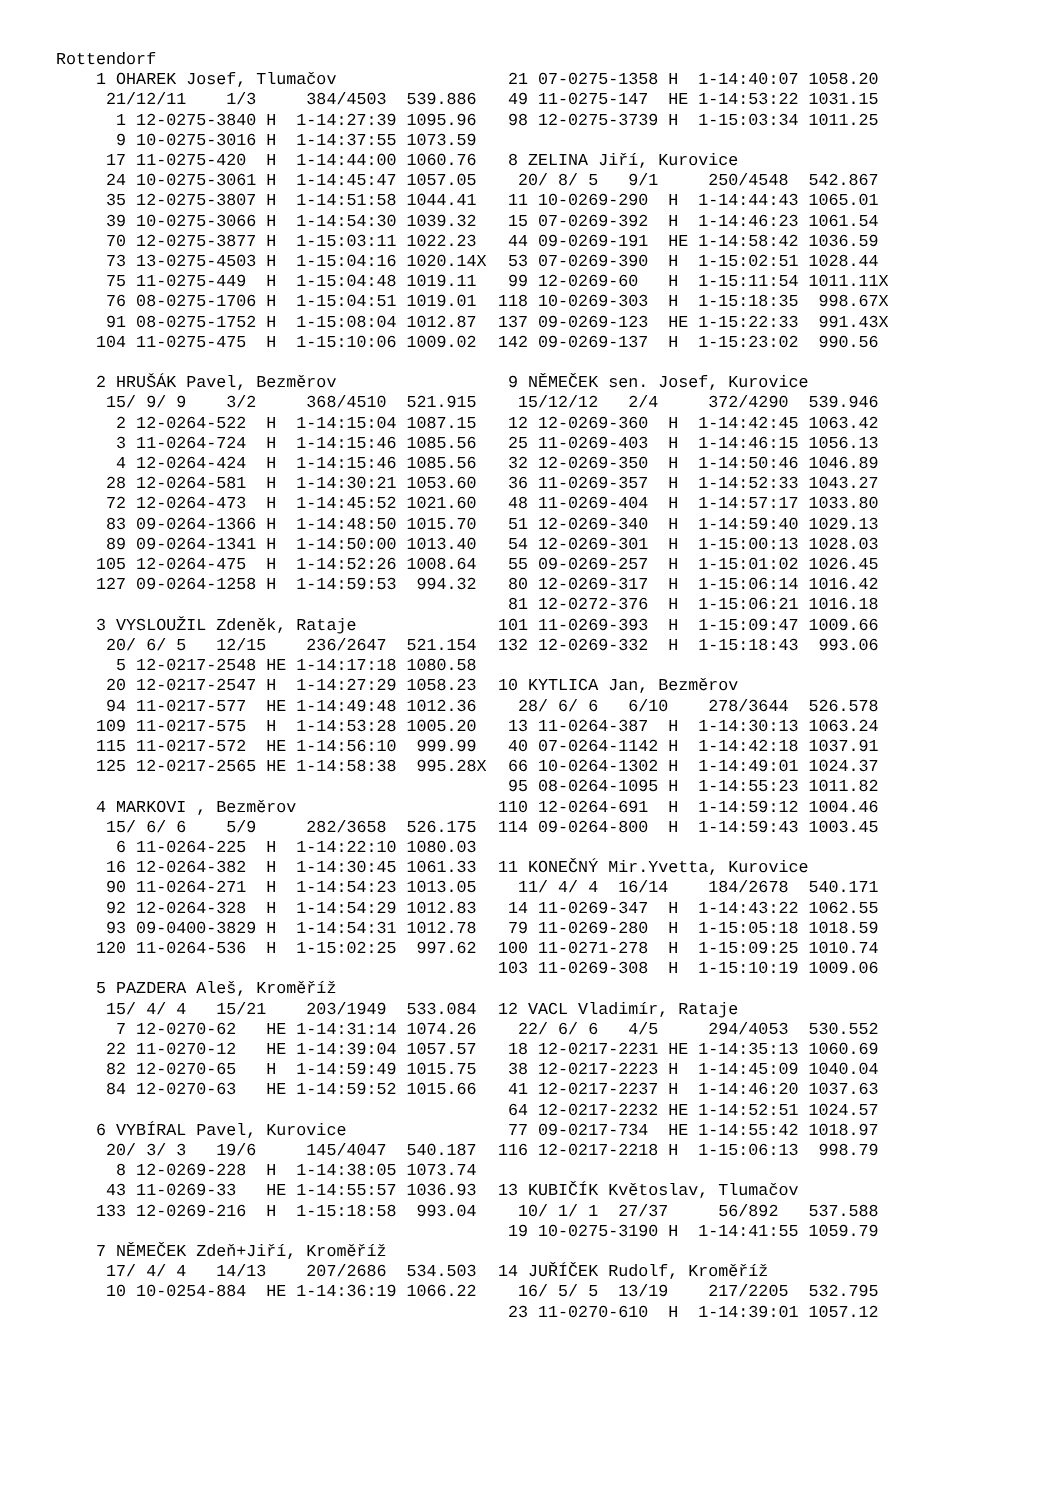Rottendorf
    1 OHAREK Josef, Tlumačov
     21/12/11    1/3     384/4503  539.886
      1 12-0275-3840 H  1-14:27:39 1095.96
      9 10-0275-3016 H  1-14:37:55 1073.59
     17 11-0275-420  H  1-14:44:00 1060.76
     24 10-0275-3061 H  1-14:45:47 1057.05
     35 12-0275-3807 H  1-14:51:58 1044.41
     39 10-0275-3066 H  1-14:54:30 1039.32
     70 12-0275-3877 H  1-15:03:11 1022.23
     73 13-0275-4503 H  1-15:04:16 1020.14X
     75 11-0275-449  H  1-15:04:48 1019.11
     76 08-0275-1706 H  1-15:04:51 1019.01
     91 08-0275-1752 H  1-15:08:04 1012.87
    104 11-0275-475  H  1-15:10:06 1009.02

    2 HRUŠÁK Pavel, Bezměrov
     15/ 9/ 9    3/2     368/4510  521.915
      2 12-0264-522  H  1-14:15:04 1087.15
      3 11-0264-724  H  1-14:15:46 1085.56
      4 12-0264-424  H  1-14:15:46 1085.56
     28 12-0264-581  H  1-14:30:21 1053.60
     72 12-0264-473  H  1-14:45:52 1021.60
     83 09-0264-1366 H  1-14:48:50 1015.70
     89 09-0264-1341 H  1-14:50:00 1013.40
    105 12-0264-475  H  1-14:52:26 1008.64
    127 09-0264-1258 H  1-14:59:53  994.32

    3 VYSLOUŽIL Zdeněk, Rataje
     20/ 6/ 5   12/15    236/2647  521.154
      5 12-0217-2548 HE 1-14:17:18 1080.58
     20 12-0217-2547 H  1-14:27:29 1058.23
     94 11-0217-577  HE 1-14:49:48 1012.36
    109 11-0217-575  H  1-14:53:28 1005.20
    115 11-0217-572  HE 1-14:56:10  999.99
    125 12-0217-2565 HE 1-14:58:38  995.28X

    4 MARKOVI , Bezměrov
     15/ 6/ 6    5/9     282/3658  526.175
      6 11-0264-225  H  1-14:22:10 1080.03
     16 12-0264-382  H  1-14:30:45 1061.33
     90 11-0264-271  H  1-14:54:23 1013.05
     92 12-0264-328  H  1-14:54:29 1012.83
     93 09-0400-3829 H  1-14:54:31 1012.78
    120 11-0264-536  H  1-15:02:25  997.62

    5 PAZDERA Aleš, Kroměříž
     15/ 4/ 4   15/21    203/1949  533.084
      7 12-0270-62   HE 1-14:31:14 1074.26
     22 11-0270-12   HE 1-14:39:04 1057.57
     82 12-0270-65   H  1-14:59:49 1015.75
     84 12-0270-63   HE 1-14:59:52 1015.66

    6 VYBÍRAL Pavel, Kurovice
     20/ 3/ 3   19/6     145/4047  540.187
      8 12-0269-228  H  1-14:38:05 1073.74
     43 11-0269-33   HE 1-14:55:57 1036.93
    133 12-0269-216  H  1-15:18:58  993.04

    7 NĚMEČEK Zdeň+Jiří, Kroměříž
     17/ 4/ 4   14/13    207/2686  534.503
     10 10-0254-884  HE 1-14:36:19 1066.22
 21 07-0275-1358 H  1-14:40:07 1058.20
 49 11-0275-147  HE 1-14:53:22 1031.15
 98 12-0275-3739 H  1-15:03:34 1011.25

 8 ZELINA Jiří, Kurovice
  20/ 8/ 5   9/1     250/4548  542.867
 11 10-0269-290  H  1-14:44:43 1065.01
 15 07-0269-392  H  1-14:46:23 1061.54
 44 09-0269-191  HE 1-14:58:42 1036.59
 53 07-0269-390  H  1-15:02:51 1028.44
 99 12-0269-60   H  1-15:11:54 1011.11X
118 10-0269-303  H  1-15:18:35  998.67X
137 09-0269-123  HE 1-15:22:33  991.43X
142 09-0269-137  H  1-15:23:02  990.56

 9 NĚMEČEK sen. Josef, Kurovice
  15/12/12   2/4     372/4290  539.946
 12 12-0269-360  H  1-14:42:45 1063.42
 25 11-0269-403  H  1-14:46:15 1056.13
 32 12-0269-350  H  1-14:50:46 1046.89
 36 11-0269-357  H  1-14:52:33 1043.27
 48 11-0269-404  H  1-14:57:17 1033.80
 51 12-0269-340  H  1-14:59:40 1029.13
 54 12-0269-301  H  1-15:00:13 1028.03
 55 09-0269-257  H  1-15:01:02 1026.45
 80 12-0269-317  H  1-15:06:14 1016.42
 81 12-0272-376  H  1-15:06:21 1016.18
101 11-0269-393  H  1-15:09:47 1009.66
132 12-0269-332  H  1-15:18:43  993.06

10 KYTLICA Jan, Bezměrov
  28/ 6/ 6   6/10    278/3644  526.578
 13 11-0264-387  H  1-14:30:13 1063.24
 40 07-0264-1142 H  1-14:42:18 1037.91
 66 10-0264-1302 H  1-14:49:01 1024.37
 95 08-0264-1095 H  1-14:55:23 1011.82
110 12-0264-691  H  1-14:59:12 1004.46
114 09-0264-800  H  1-14:59:43 1003.45

11 KONEČNÝ Mir.Yvetta, Kurovice
  11/ 4/ 4  16/14    184/2678  540.171
 14 11-0269-347  H  1-14:43:22 1062.55
 79 11-0269-280  H  1-15:05:18 1018.59
100 11-0271-278  H  1-15:09:25 1010.74
103 11-0269-308  H  1-15:10:19 1009.06

12 VACL Vladimír, Rataje
  22/ 6/ 6   4/5     294/4053  530.552
 18 12-0217-2231 HE 1-14:35:13 1060.69
 38 12-0217-2223 H  1-14:45:09 1040.04
 41 12-0217-2237 H  1-14:46:20 1037.63
 64 12-0217-2232 HE 1-14:52:51 1024.57
 77 09-0217-734  HE 1-14:55:42 1018.97
116 12-0217-2218 H  1-15:06:13  998.79

13 KUBIČÍK Květoslav, Tlumačov
  10/ 1/ 1  27/37     56/892   537.588
 19 10-0275-3190 H  1-14:41:55 1059.79

14 JUŘÍČEK Rudolf, Kroměříž
  16/ 5/ 5  13/19    217/2205  532.795
 23 11-0270-610  H  1-14:39:01 1057.12